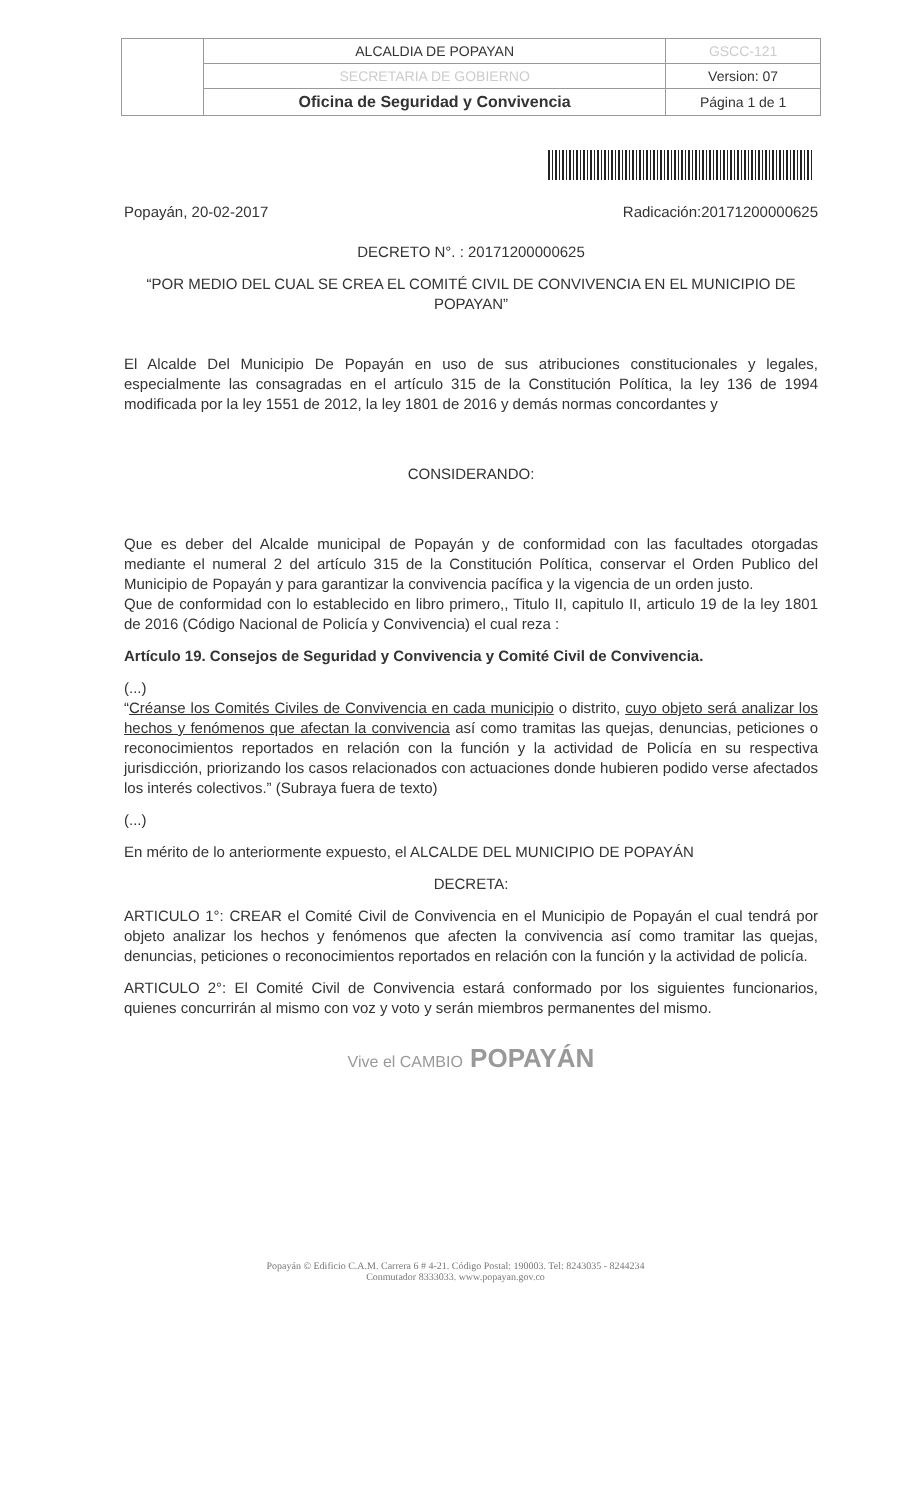| | ALCALDIA DE POPAYAN | GSCC-121 |
| | SECRETARIA DE GOBIERNO | Version: 07 |
| | Oficina de Seguridad y Convivencia | Página 1 de 1 |
Popayán, 20-02-2017 Radicación:20171200000625
DECRETO N°. : 20171200000625
“POR MEDIO DEL CUAL SE CREA EL COMITÉ CIVIL DE CONVIVENCIA EN EL MUNICIPIO DE POPAYAN”
El Alcalde Del Municipio De Popayán en uso de sus atribuciones constitucionales y legales, especialmente las consagradas en el artículo 315 de la Constitución Política, la ley 136 de 1994 modificada por la ley 1551 de 2012, la ley 1801 de 2016 y demás normas concordantes y
CONSIDERANDO:
Que es deber del Alcalde municipal de Popayán y de conformidad con las facultades otorgadas mediante el numeral 2 del artículo 315 de la Constitución Política, conservar el Orden Publico del Municipio de Popayán y para garantizar la convivencia pacífica y la vigencia de un orden justo.
Que de conformidad con lo establecido en libro primero,, Titulo II, capitulo II, articulo 19 de la ley 1801 de 2016 (Código Nacional de Policía y Convivencia) el cual reza :
Artículo 19. Consejos de Seguridad y Convivencia y Comité Civil de Convivencia.
(...)
“Créanse los Comités Civiles de Convivencia en cada municipio o distrito, cuyo objeto será analizar los hechos y fenómenos que afectan la convivencia así como tramitas las quejas, denuncias, peticiones o reconocimientos reportados en relación con la función y la actividad de Policía en su respectiva jurisdicción, priorizando los casos relacionados con actuaciones donde hubieren podido verse afectados los interés colectivos.” (Subraya fuera de texto)
(...)
En mérito de lo anteriormente expuesto, el ALCALDE DEL MUNICIPIO DE POPAYÁN
DECRETA:
ARTICULO 1°: CREAR el Comité Civil de Convivencia en el Municipio de Popayán el cual tendrá por objeto analizar los hechos y fenómenos que afecten la convivencia así como tramitar las quejas, denuncias, peticiones o reconocimientos reportados en relación con la función y la actividad de policía.
ARTICULO 2°: El Comité Civil de Convivencia estará conformado por los siguientes funcionarios, quienes concurrirán al mismo con voz y voto y serán miembros permanentes del mismo.
Vive el CAMBIO POPAYÁN
Popayán © Edificio C.A.M. Carrera 6 # 4-21. Código Postal: 190003. Tel: 8243035 - 8244234
Conmutador 8333033. www.popayan.gov.co